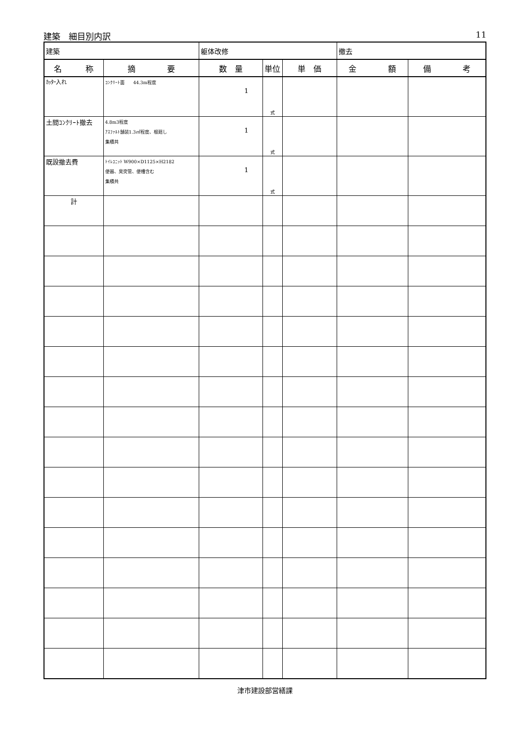建築　細目別内訳 11
| 建築 | | 躯体改修 | | | 撤去 | |
| 名 称 | 摘 要 | 数 量 | 単位 | 単 価 | 金 額 | 備 考 |
| ｶｯﾀｰ入れ | ｺﾝｸﾘｰﾄ面 44.3m程度 | 1 | 式 | | | |
| 土間ｺﾝｸﾘｰﾄ撤去 | 4.8m3程度 ｱｽﾌｧﾙﾄ舗装1.3㎡程度、根廻し 集積共 | 1 | 式 | | | |
| 既設撤去費 | ﾄｲﾚﾕﾆｯﾄ W900×D1125×H2182 便器、臭突管、便槽含む 集積共 | 1 | 式 | | | |
| 計 | | | | | | |
津市建設部営繕課